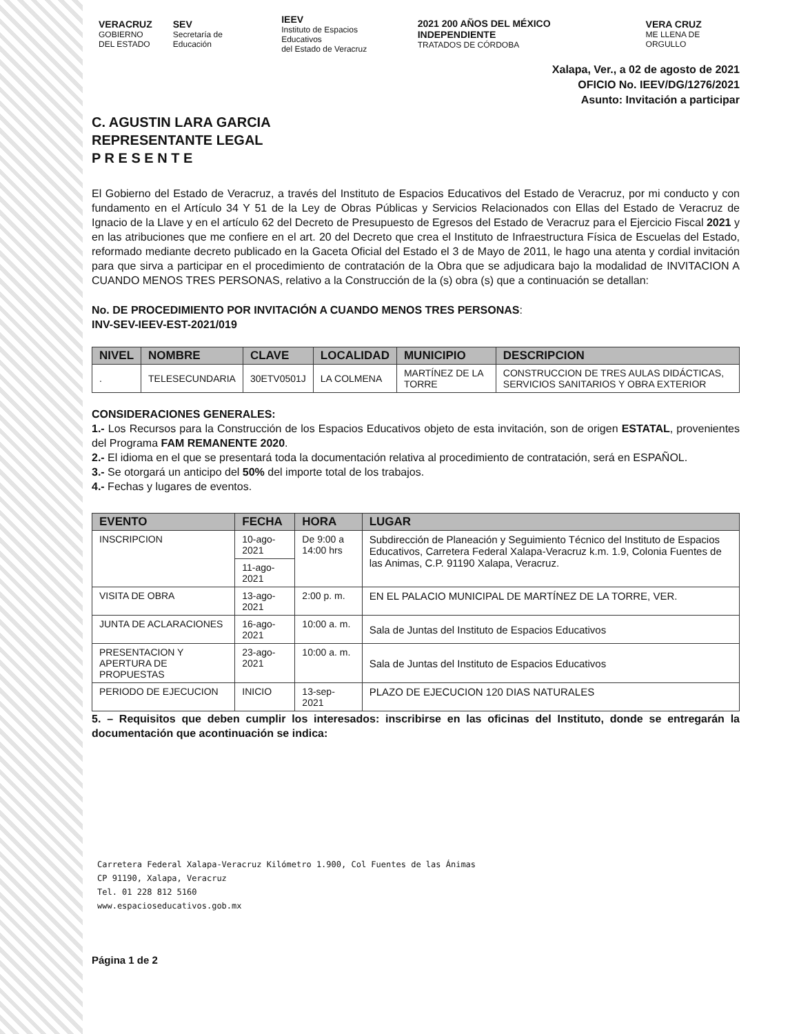VERACRUZ
GOBIERNO
DEL ESTADO
SEV
Secretaría de Educación
IEEV
Instituto de Espacios Educativos
del Estado de Veracruz
2021 200 AÑOS DEL MÉXICO INDEPENDIENTE
TRATADOS DE CÓRDOBA
VERA CRUZ
ME LLENA DE ORGULLO
Xalapa, Ver., a 02 de agosto de 2021
OFICIO No. IEEV/DG/1276/2021
Asunto: Invitación a participar
C. AGUSTIN LARA GARCIA
REPRESENTANTE LEGAL
P R E S E N T E
El Gobierno del Estado de Veracruz, a través del Instituto de Espacios Educativos del Estado de Veracruz, por mi conducto y con fundamento en el Artículo 34 Y 51 de la Ley de Obras Públicas y Servicios Relacionados con Ellas del Estado de Veracruz de Ignacio de la Llave y en el artículo 62 del Decreto de Presupuesto de Egresos del Estado de Veracruz para el Ejercicio Fiscal 2021 y en las atribuciones que me confiere en el art. 20 del Decreto que crea el Instituto de Infraestructura Física de Escuelas del Estado, reformado mediante decreto publicado en la Gaceta Oficial del Estado el 3 de Mayo de 2011, le hago una atenta y cordial invitación para que sirva a participar en el procedimiento de contratación de la Obra que se adjudicara bajo la modalidad de INVITACION A CUANDO MENOS TRES PERSONAS, relativo a la Construcción de la (s) obra (s) que a continuación se detallan:
No. DE PROCEDIMIENTO POR INVITACIÓN A CUANDO MENOS TRES PERSONAS:
INV-SEV-IEEV-EST-2021/019
| NIVEL | NOMBRE | CLAVE | LOCALIDAD | MUNICIPIO | DESCRIPCION |
| --- | --- | --- | --- | --- | --- |
| . | TELESECUNDARIA | 30ETV0501J | LA COLMENA | MARTÍNEZ DE LA TORRE | CONSTRUCCION DE TRES AULAS DIDÁCTICAS, SERVICIOS SANITARIOS Y OBRA EXTERIOR |
CONSIDERACIONES GENERALES:
1.- Los Recursos para la Construcción de los Espacios Educativos objeto de esta invitación, son de origen ESTATAL, provenientes del Programa FAM REMANENTE 2020.
2.- El idioma en el que se presentará toda la documentación relativa al procedimiento de contratación, será en ESPAÑOL.
3.- Se otorgará un anticipo del 50% del importe total de los trabajos.
4.- Fechas y lugares de eventos.
| EVENTO | FECHA | HORA | LUGAR |
| --- | --- | --- | --- |
| INSCRIPCION | 10-ago-2021 | De 9:00 a 14:00 hrs | Subdirección de Planeación y Seguimiento Técnico del Instituto de Espacios Educativos, Carretera Federal Xalapa-Veracruz k.m. 1.9, Colonia Fuentes de las Animas, C.P. 91190 Xalapa, Veracruz. |
| | 11-ago-2021 | | |
| VISITA DE OBRA | 13-ago-2021 | 2:00 p. m. | EN EL PALACIO MUNICIPAL DE MARTÍNEZ DE LA TORRE, VER. |
| JUNTA DE ACLARACIONES | 16-ago-2021 | 10:00 a. m. | Sala de Juntas del Instituto de Espacios Educativos |
| PRESENTACION Y APERTURA DE PROPUESTAS | 23-ago-2021 | 10:00 a. m. | Sala de Juntas del Instituto de Espacios Educativos |
| PERIODO DE EJECUCION | INICIO | 13-sep-2021 | PLAZO DE EJECUCION 120 DIAS NATURALES |
5. – Requisitos que deben cumplir los interesados: inscribirse en las oficinas del Instituto, donde se entregarán la documentación que acontinuación se indica:
Carretera Federal Xalapa-Veracruz Kilómetro 1.900, Col Fuentes de las Ánimas
CP 91190, Xalapa, Veracruz
Tel. 01 228 812 5160
www.espacioseducativos.gob.mx
Página 1 de 2